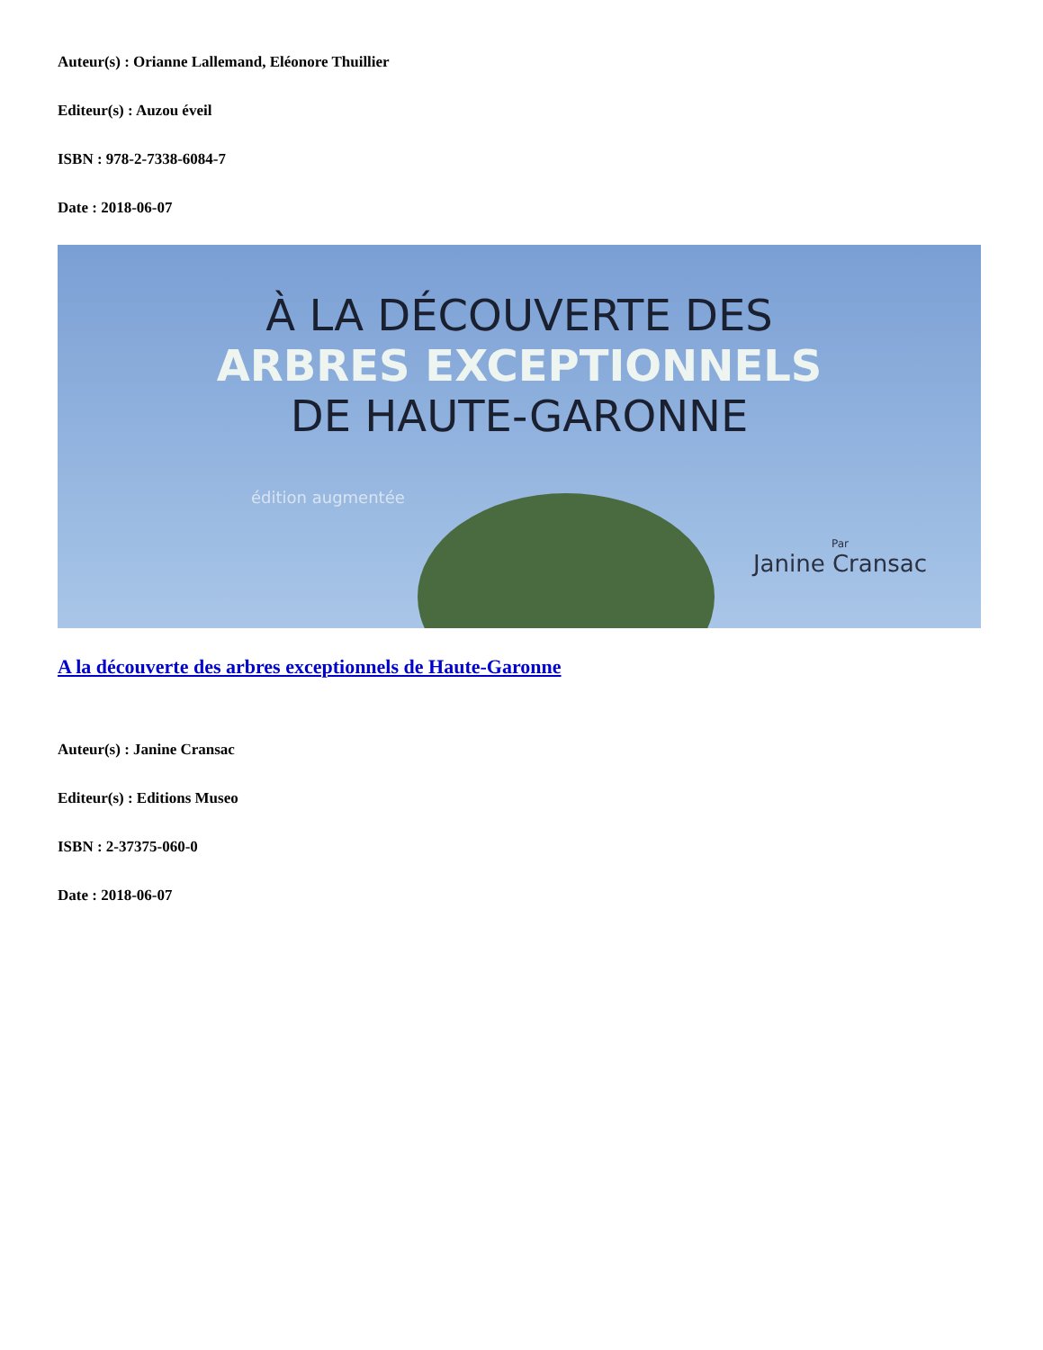Auteur(s) : Orianne Lallemand, Eléonore Thuillier
Editeur(s) : Auzou éveil
ISBN : 978-2-7338-6084-7
Date : 2018-06-07
À LA DÉCOUVERTE DES
ARBRES EXCEPTIONNELS
DE HAUTE-GARONNE
édition augmentée
Par
Janine Cransac
A la découverte des arbres exceptionnels de Haute-Garonne
Auteur(s) : Janine Cransac
Editeur(s) : Editions Museo
ISBN : 2-37375-060-0
Date : 2018-06-07